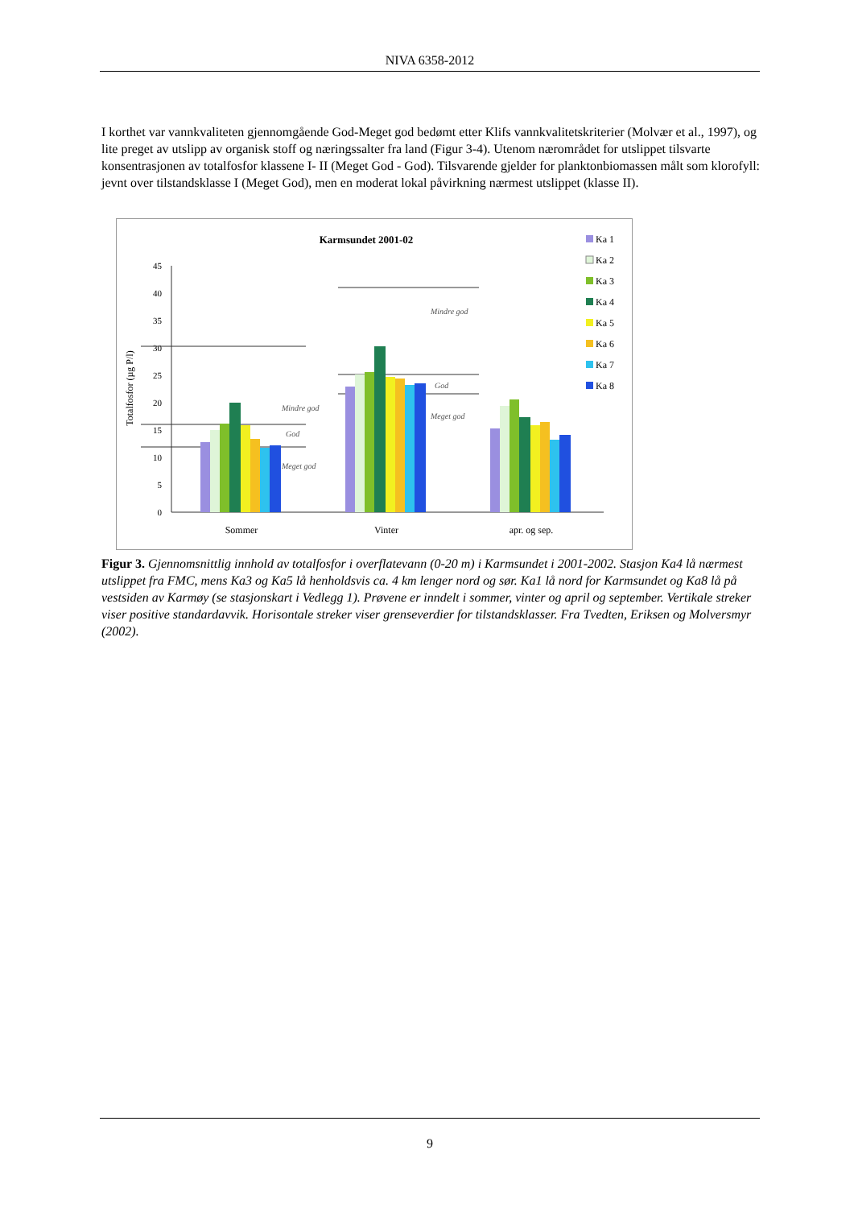NIVA 6358-2012
I korthet var vannkvaliteten gjennomgående God-Meget god bedømt etter Klifs vannkvalitetskriterier (Molvær et al., 1997), og lite preget av utslipp av organisk stoff og næringssalter fra land (Figur 3-4). Utenom nærområdet for utslippet tilsvarte konsentrasjonen av totalfosfor klassene I- II (Meget God - God). Tilsvarende gjelder for planktonbiomassen målt som klorofyll: jevnt over tilstandsklasse I (Meget God), men en moderat lokal påvirkning nærmest utslippet (klasse II).
Karmsundet 2001-02
0
5
10
15
20
25
30
35
40
45
Totalfosfor (µg P/l)
God
Meget god
Mindre god
Mindre god
God
Meget god
Sommer
Vinter
apr. og sep.
Ka 1
Ka 2
Ka 3
Ka 4
Ka 5
Ka 6
Ka 7
Ka 8
Figur 3. Gjennomsnittlig innhold av totalfosfor i overflatevann (0-20 m) i Karmsundet i 2001-2002. Stasjon Ka4 lå nærmest utslippet fra FMC, mens Ka3 og Ka5 lå henholdsvis ca. 4 km lenger nord og sør. Ka1 lå nord for Karmsundet og Ka8 lå på vestsiden av Karmøy (se stasjonskart i Vedlegg 1). Prøvene er inndelt i sommer, vinter og april og september. Vertikale streker viser positive standardavvik. Horisontale streker viser grenseverdier for tilstandsklasser. Fra Tvedten, Eriksen og Molversmyr (2002).
9